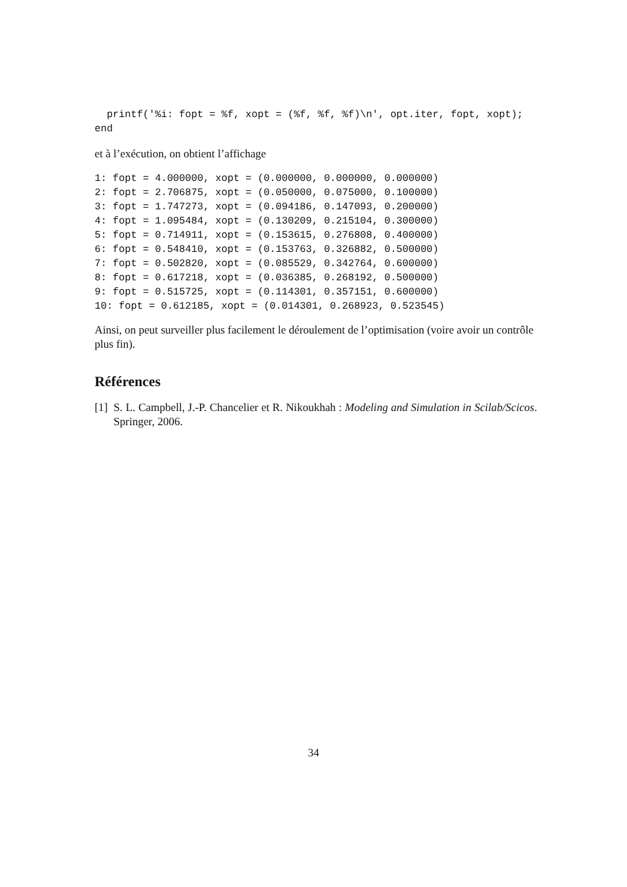printf('%i: fopt = %f, xopt = (%f, %f, %f)\n', opt.iter, fopt, xopt);
end
et à l’exécution, on obtient l’affichage
1: fopt = 4.000000, xopt = (0.000000, 0.000000, 0.000000)
2: fopt = 2.706875, xopt = (0.050000, 0.075000, 0.100000)
3: fopt = 1.747273, xopt = (0.094186, 0.147093, 0.200000)
4: fopt = 1.095484, xopt = (0.130209, 0.215104, 0.300000)
5: fopt = 0.714911, xopt = (0.153615, 0.276808, 0.400000)
6: fopt = 0.548410, xopt = (0.153763, 0.326882, 0.500000)
7: fopt = 0.502820, xopt = (0.085529, 0.342764, 0.600000)
8: fopt = 0.617218, xopt = (0.036385, 0.268192, 0.500000)
9: fopt = 0.515725, xopt = (0.114301, 0.357151, 0.600000)
10: fopt = 0.612185, xopt = (0.014301, 0.268923, 0.523545)
Ainsi, on peut surveiller plus facilement le déroulement de l’optimisation (voire avoir un contrôle plus fin).
Références
[1] S. L. Campbell, J.-P. Chancelier et R. Nikoukhah : Modeling and Simulation in Scilab/Scicos. Springer, 2006.
34